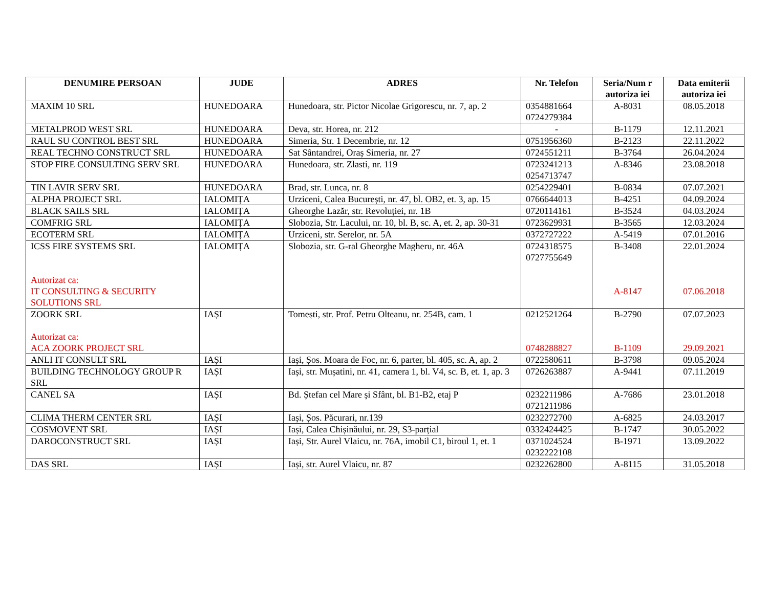| DENUMIRE PERSOAN | JUDE | ADRES | Nr. Telefon | Seria/Num r autoriza iei | Data emiterii autoriza iei |
| --- | --- | --- | --- | --- | --- |
| MAXIM 10 SRL | HUNEDOARA | Hunedoara, str. Pictor Nicolae Grigorescu, nr. 7, ap. 2 | 0354881664 0724279384 | A-8031 | 08.05.2018 |
| METALPROD WEST SRL | HUNEDOARA | Deva, str. Horea, nr. 212 | - | B-1179 | 12.11.2021 |
| RAUL SU CONTROL BEST SRL | HUNEDOARA | Simeria, Str. 1 Decembrie, nr. 12 | 0751956360 | B-2123 | 22.11.2022 |
| REAL TECHNO CONSTRUCT SRL | HUNEDOARA | Sat Sântandrei, Oraș Simeria, nr. 27 | 0724551211 | B-3764 | 26.04.2024 |
| STOP FIRE CONSULTING SERV SRL | HUNEDOARA | Hunedoara, str. Zlasti, nr. 119 | 0723241213 0254713747 | A-8346 | 23.08.2018 |
| TIN LAVIR SERV SRL | HUNEDOARA | Brad, str. Lunca, nr. 8 | 0254229401 | B-0834 | 07.07.2021 |
| ALPHA PROJECT SRL | IALOMIȚA | Urziceni, Calea București, nr. 47, bl. OB2, et. 3, ap. 15 | 0766644013 | B-4251 | 04.09.2024 |
| BLACK SAILS SRL | IALOMIȚA | Gheorghe Lazăr, str. Revoluției, nr. 1B | 0720114161 | B-3524 | 04.03.2024 |
| COMFRIG SRL | IALOMIȚA | Slobozia, Str. Lacului, nr. 10, bl. B, sc. A, et. 2, ap. 30-31 | 0723629931 | B-3565 | 12.03.2024 |
| ECOTERM SRL | IALOMIȚA | Urziceni, str. Serelor, nr. 5A | 0372727222 | A-5419 | 07.01.2016 |
| ICSS FIRE SYSTEMS SRL Autorizat ca: IT CONSULTING & SECURITY SOLUTIONS SRL | IALOMIȚA | Slobozia, str. G-ral Gheorghe Magheru, nr. 46A | 0724318575 0727755649 | B-3408 A-8147 | 22.01.2024 07.06.2018 |
| ZOORK SRL Autorizat ca: ACA ZOORK PROJECT SRL | IAȘI | Tomești, str. Prof. Petru Olteanu, nr. 254B, cam. 1 | 0212521264 0748288827 | B-2790 B-1109 | 07.07.2023 29.09.2021 |
| ANLI IT CONSULT SRL | IAȘI | Iași, Șos. Moara de Foc, nr. 6, parter, bl. 405, sc. A, ap. 2 | 0722580611 | B-3798 | 09.05.2024 |
| BUILDING TECHNOLOGY GROUP R SRL | IAȘI | Iași, str. Mușatini, nr. 41, camera 1, bl. V4, sc. B, et. 1, ap. 3 | 0726263887 | A-9441 | 07.11.2019 |
| CANEL SA | IAȘI | Bd. Ștefan cel Mare și Sfânt, bl. B1-B2, etaj P | 0232211986 0721211986 | A-7686 | 23.01.2018 |
| CLIMA THERM CENTER SRL | IAȘI | Iași, Șos. Păcurari, nr.139 | 0232272700 | A-6825 | 24.03.2017 |
| COSMOVENT SRL | IAȘI | Iași, Calea Chișinăului, nr. 29, S3-parțial | 0332424425 | B-1747 | 30.05.2022 |
| DAROCONSTRUCT SRL | IAȘI | Iași, Str. Aurel Vlaicu, nr. 76A, imobil C1, biroul 1, et. 1 | 0371024524 0232222108 | B-1971 | 13.09.2022 |
| DAS SRL | IAȘI | Iași, str. Aurel Vlaicu, nr. 87 | 0232262800 | A-8115 | 31.05.2018 |